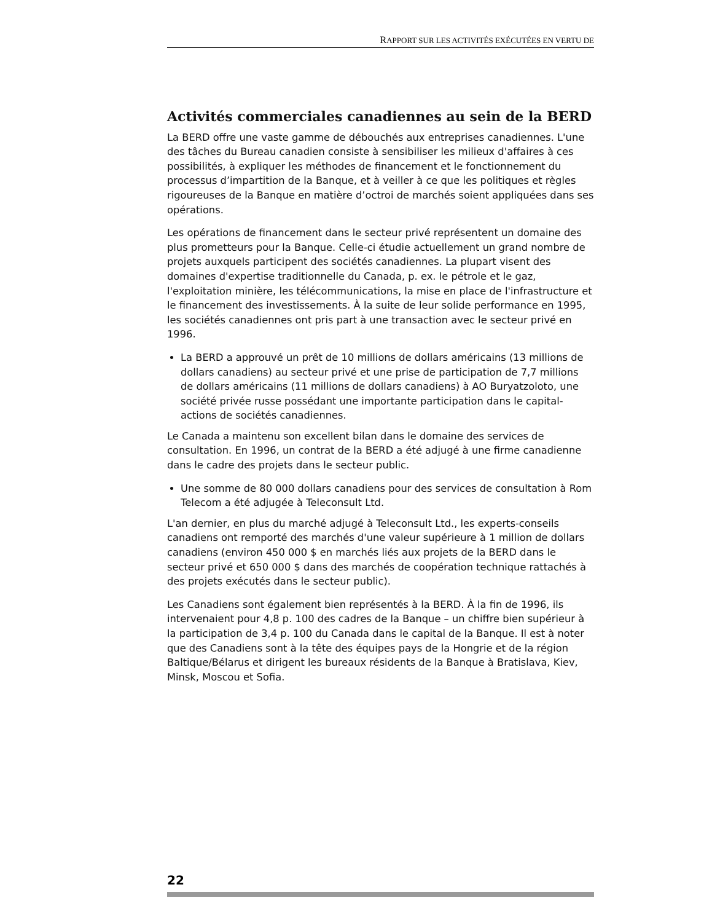RAPPORT SUR LES ACTIVITÉS EXÉCUTÉES EN VERTU DE
Activités commerciales canadiennes au sein de la BERD
La BERD offre une vaste gamme de débouchés aux entreprises canadiennes. L'une des tâches du Bureau canadien consiste à sensibiliser les milieux d'affaires à ces possibilités, à expliquer les méthodes de financement et le fonctionnement du processus d’impartition de la Banque, et à veiller à ce que les politiques et règles rigoureuses de la Banque en matière d’octroi de marchés soient appliquées dans ses opérations.
Les opérations de financement dans le secteur privé représentent un domaine des plus prometteurs pour la Banque. Celle-ci étudie actuellement un grand nombre de projets auxquels participent des sociétés canadiennes. La plupart visent des domaines d'expertise traditionnelle du Canada, p. ex. le pétrole et le gaz, l'exploitation minière, les télécommunications, la mise en place de l'infrastructure et le financement des investissements. À la suite de leur solide performance en 1995, les sociétés canadiennes ont pris part à une transaction avec le secteur privé en 1996.
La BERD a approuvé un prêt de 10 millions de dollars américains (13 millions de dollars canadiens) au secteur privé et une prise de participation de 7,7 millions de dollars américains (11 millions de dollars canadiens) à AO Buryatzoloto, une société privée russe possédant une importante participation dans le capital-actions de sociétés canadiennes.
Le Canada a maintenu son excellent bilan dans le domaine des services de consultation. En 1996, un contrat de la BERD a été adjugé à une firme canadienne dans le cadre des projets dans le secteur public.
Une somme de 80 000 dollars canadiens pour des services de consultation à Rom Telecom a été adjugée à Teleconsult Ltd.
L'an dernier, en plus du marché adjugé à Teleconsult Ltd., les experts-conseils canadiens ont remporté des marchés d'une valeur supérieure à 1 million de dollars canadiens (environ 450 000 $ en marchés liés aux projets de la BERD dans le secteur privé et 650 000 $ dans des marchés de coopération technique rattachés à des projets exécutés dans le secteur public).
Les Canadiens sont également bien représentés à la BERD. À la fin de 1996, ils intervenaient pour 4,8 p. 100 des cadres de la Banque – un chiffre bien supérieur à la participation de 3,4 p. 100 du Canada dans le capital de la Banque. Il est à noter que des Canadiens sont à la tête des équipes pays de la Hongrie et de la région Baltique/Bélarus et dirigent les bureaux résidents de la Banque à Bratislava, Kiev, Minsk, Moscou et Sofia.
22